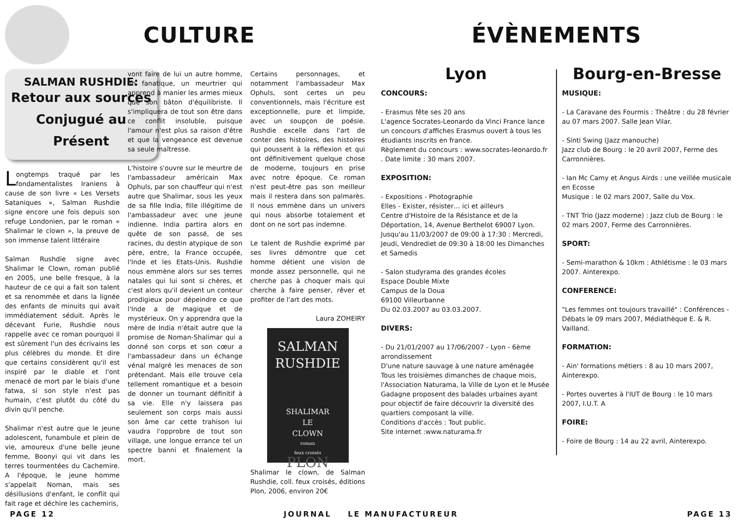CULTURE
SALMAN RUSHDIE:
Retour aux sources Conjugué au Présent
Longtemps traqué par les fondamentalistes Iraniens à cause de son livre « Les Versets Sataniques », Salman Rushdie signe encore une fois depuis son refuge Londonien, par le roman « Shalimar le clown », la preuve de son immense talent littéraire
Salman Rushdie signe avec Shalimar le Clown, roman publié en 2005, une belle fresque, à la hauteur de ce qui a fait son talent et sa renommée et dans la lignée des enfants de minuits qui avait immédiatement séduit. Après le décevant Furie, Rushdie nous rappelle avec ce roman pourquoi il est sûrement l'un des écrivains les plus célèbres du monde. Et dire que certains considèrent qu'il est inspiré par le diable et l'ont menacé de mort par le biais d'une fatwa, si son style n'est pas humain, c'est plutôt du côté du divin qu'il penche.
Shalimar n'est autre que le jeune adolescent, funambule et plein de vie, amoureux d'une belle jeune femme, Boonyi qui vit dans les terres tourmentées du Cachemire. A l'époque, le jeune homme s'appelait Noman, mais ses désillusions d'enfant, le conflit qui fait rage et déchire les cachemiris,
vont faire de lui un autre homme, un fanatique, un meurtrier qui apprend à manier les armes mieux que son bâton d'équilibriste. Il s'impliquera de tout son être dans ce conflit insoluble, puisque l'amour n'est plus sa raison d'être et que la vengeance est devenue sa seule maîtresse.
L'histoire s'ouvre sur le meurtre de l'ambassadeur américain Max Ophuls, par son chauffeur qui n'est autre que Shalimar, sous les yeux de sa fille India, fille illégitime de l'ambassadeur avec une jeune indienne. India partira alors en quête de son passé, de ses racines, du destin atypique de son père, entre, la France occupée, l'Inde et les Etats-Unis. Rushdie nous emmène alors sur ses terres natales qui lui sont si chères, et c'est alors qu'il devient un conteur prodigieux pour dépeindre ce que l'Inde a de magique et de mystérieux. On y apprendra que la mère de India n'était autre que la promise de Noman-Shalimar qui a donné son corps et son cœur a l'ambassadeur dans un échange vénal malgré les menaces de son prétendant. Mais elle trouve cela tellement romantique et a besoin de donner un tournant définitif à sa vie. Elle n'y laissera pas seulement son corps mais aussi son âme car cette trahison lui vaudra l'opprobre de tout son village, une longue errance tel un spectre banni et finalement la mort.
Certains personnages, et notamment l'ambassadeur Max Ophuls, sont certes un peu conventionnels, mais l'écriture est exceptionnelle, pure et limpide, avec un soupçon de poésie. Rushdie excelle dans l'art de conter des histoires, des histoires qui poussent à la réflexion et qui ont définitivement quelque chose de moderne, toujours en prise avec notre époque. Ce roman n'est peut-être pas son meilleur mais il restera dans son palmarès. Il nous emmène dans un univers qui nous absorbe totalement et dont on ne sort pas indemne.
Le talent de Rushdie exprimé par ses livres démontre que cet homme détient une vision de monde assez personnelle, qui ne cherche pas à choquer mais qui cherche à faire penser, rêver et profiter de l'art des mots.
Laura ZOHEIRY
SALMAN
RUSHDIE
SHALIMAR
LE
CLOWN
roman
feux croisés
PLON
Shalimar le clown, de Salman Rushdie, coll. feux croisés, éditions Plon, 2006, environ 20€
ÉVÈNEMENTS
Lyon
CONCOURS:
- Erasmus fête ses 20 ans
L'agence Socrates-Leonardo da Vinci France lance un concours d'affiches Erasmus ouvert à tous les étudiants inscrits en france.
Règlement du concours : www.socrates-leonardo.fr . Date limite : 30 mars 2007.
EXPOSITION:
- Expositions - Photographie
Elles - Exister, résister… ici et ailleurs
Centre d'Histoire de la Résistance et de la Déportation, 14, Avenue Berthelot 69007 Lyon. Jusqu'au 11/03/2007 de 09:00 à 17:30 : Mercredi, Jeudi, Vendrediet de 09:30 à 18:00 les Dimanches et Samedis
- Salon studyrama des grandes écoles
Espace Double Mixte
Campus de la Doua
69100 Villeurbanne
Du 02.03.2007 au 03.03.2007.
DIVERS:
- Du 21/01/2007 au 17/06/2007 - Lyon - 6ème arrondissement
D'une nature sauvage à une nature aménagée
Tous les troisièmes dimanches de chaque mois, l'Association Naturama, la Ville de Lyon et le Musée Gadagne proposent des balades urbaines ayant pour objectif de faire découvrir la diversité des quartiers composant la ville.
Conditions d'accès : Tout public.
Site internet :www.naturama.fr
Bourg-en-Bresse
MUSIQUE:
- La Caravane des Fourmis : Théâtre : du 28 février au 07 mars 2007. Salle Jean Vilar.
- Sinti Swing (Jazz manouche)
Jazz club de Bourg : le 20 avril 2007, Ferme des Carronnières.
- Ian Mc Camy et Angus Airds : une veillée musicale en Ecosse
Musique : le 02 mars 2007, Salle du Vox.
- TNT Trio (Jazz moderne) : Jazz club de Bourg : le 02 mars 2007, Ferme des Carronnières.
SPORT:
- Semi-marathon & 10km : Athlétisme : le 03 mars 2007. Ainterexpo.
CONFERENCE:
"Les femmes ont toujours travaillé" : Conférences -Débats le 09 mars 2007, Médiathèque E. & R. Vailland.
FORMATION:
- Ain' formations métiers : 8 au 10 mars 2007, Ainterexpo.
- Portes ouvertes à l'IUT de Bourg : le 10 mars 2007, I.U.T. A
FOIRE:
- Foire de Bourg : 14 au 22 avril, Ainterexpo.
PAGE 12 JOURNAL LE MANUFACTUREUR PAGE 13